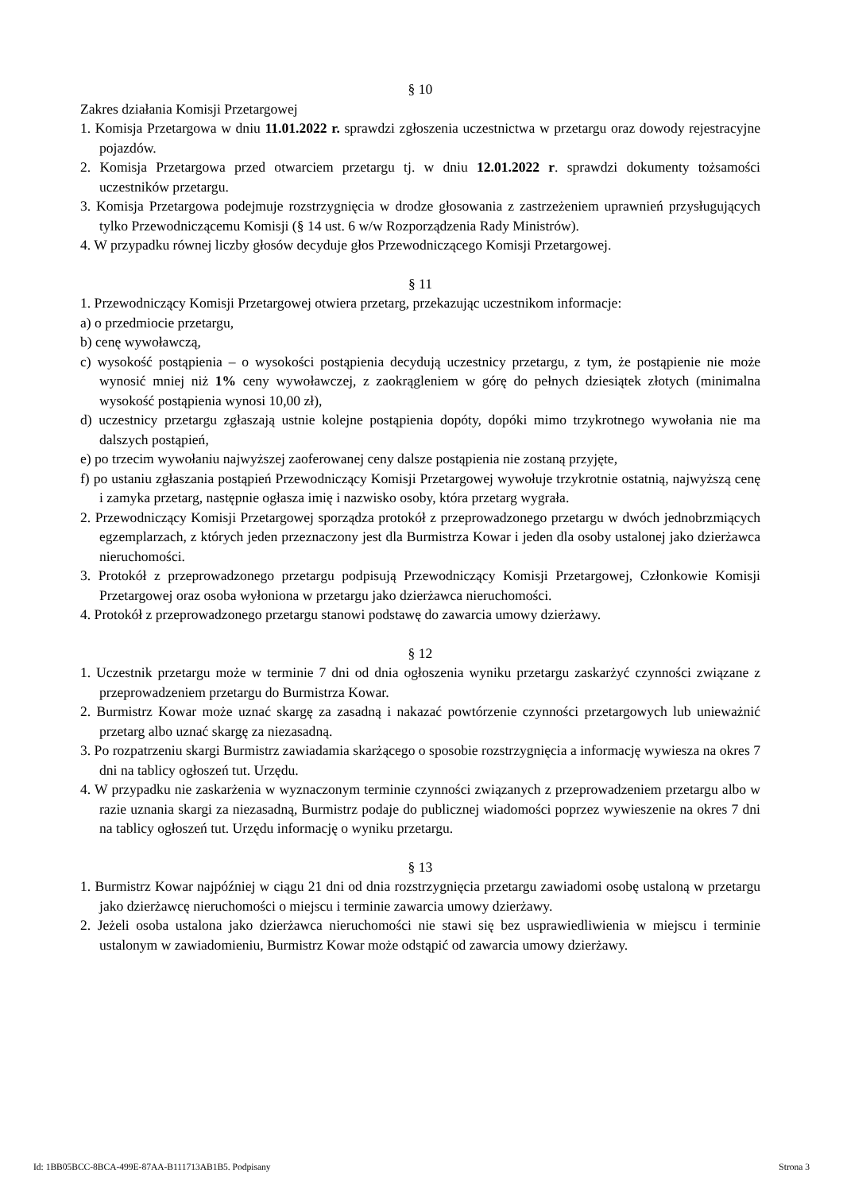§ 10
Zakres działania Komisji Przetargowej
1. Komisja Przetargowa w dniu 11.01.2022 r. sprawdzi zgłoszenia uczestnictwa w przetargu oraz dowody rejestracyjne pojazdów.
2. Komisja Przetargowa przed otwarciem przetargu tj. w dniu 12.01.2022 r. sprawdzi dokumenty tożsamości uczestników przetargu.
3. Komisja Przetargowa podejmuje rozstrzygnięcia w drodze głosowania z zastrzeżeniem uprawnień przysługujących tylko Przewodniczącemu Komisji (§ 14 ust. 6 w/w Rozporządzenia Rady Ministrów).
4. W przypadku równej liczby głosów decyduje głos Przewodniczącego Komisji Przetargowej.
§ 11
1. Przewodniczący Komisji Przetargowej otwiera przetarg, przekazując uczestnikom informacje:
a) o przedmiocie przetargu,
b) cenę wywoławczą,
c) wysokość postąpienia – o wysokości postąpienia decydują uczestnicy przetargu, z tym, że postąpienie nie może wynosić mniej niż 1% ceny wywoławczej, z zaokrągleniem w górę do pełnych dziesiątek złotych (minimalna wysokość postąpienia wynosi 10,00 zł),
d) uczestnicy przetargu zgłaszają ustnie kolejne postąpienia dopóty, dopóki mimo trzykrotnego wywołania nie ma dalszych postąpień,
e) po trzecim wywołaniu najwyższej zaoferowanej ceny dalsze postąpienia nie zostaną przyjęte,
f) po ustaniu zgłaszania postąpień Przewodniczący Komisji Przetargowej wywołuje trzykrotnie ostatnią, najwyższą cenę i zamyka przetarg, następnie ogłasza imię i nazwisko osoby, która przetarg wygrała.
2. Przewodniczący Komisji Przetargowej sporządza protokół z przeprowadzonego przetargu w dwóch jednobrzmiących egzemplarzach, z których jeden przeznaczony jest dla Burmistrza Kowar i jeden dla osoby ustalonej jako dzierżawca nieruchomości.
3. Protokół z przeprowadzonego przetargu podpisują Przewodniczący Komisji Przetargowej, Członkowie Komisji Przetargowej oraz osoba wyłoniona w przetargu jako dzierżawca nieruchomości.
4. Protokół z przeprowadzonego przetargu stanowi podstawę do zawarcia umowy dzierżawy.
§ 12
1. Uczestnik przetargu może w terminie 7 dni od dnia ogłoszenia wyniku przetargu zaskarżyć czynności związane z przeprowadzeniem przetargu do Burmistrza Kowar.
2. Burmistrz Kowar może uznać skargę za zasadną i nakazać powtórzenie czynności przetargowych lub unieważnić przetarg albo uznać skargę za niezasadną.
3. Po rozpatrzeniu skargi Burmistrz zawiadamia skarżącego o sposobie rozstrzygnięcia a informację wywiesza na okres 7 dni na tablicy ogłoszeń tut. Urzędu.
4. W przypadku nie zaskarżenia w wyznaczonym terminie czynności związanych z przeprowadzeniem przetargu albo w razie uznania skargi za niezasadną, Burmistrz podaje do publicznej wiadomości poprzez wywieszenie na okres 7 dni na tablicy ogłoszeń tut. Urzędu informację o wyniku przetargu.
§ 13
1. Burmistrz Kowar najpóźniej w ciągu 21 dni od dnia rozstrzygnięcia przetargu zawiadomi osobę ustaloną w przetargu jako dzierżawcę nieruchomości o miejscu i terminie zawarcia umowy dzierżawy.
2. Jeżeli osoba ustalona jako dzierżawca nieruchomości nie stawi się bez usprawiedliwienia w miejscu i terminie ustalonym w zawiadomieniu, Burmistrz Kowar może odstąpić od zawarcia umowy dzierżawy.
Id: 1BB05BCC-8BCA-499E-87AA-B111713AB1B5. Podpisany Strona 3